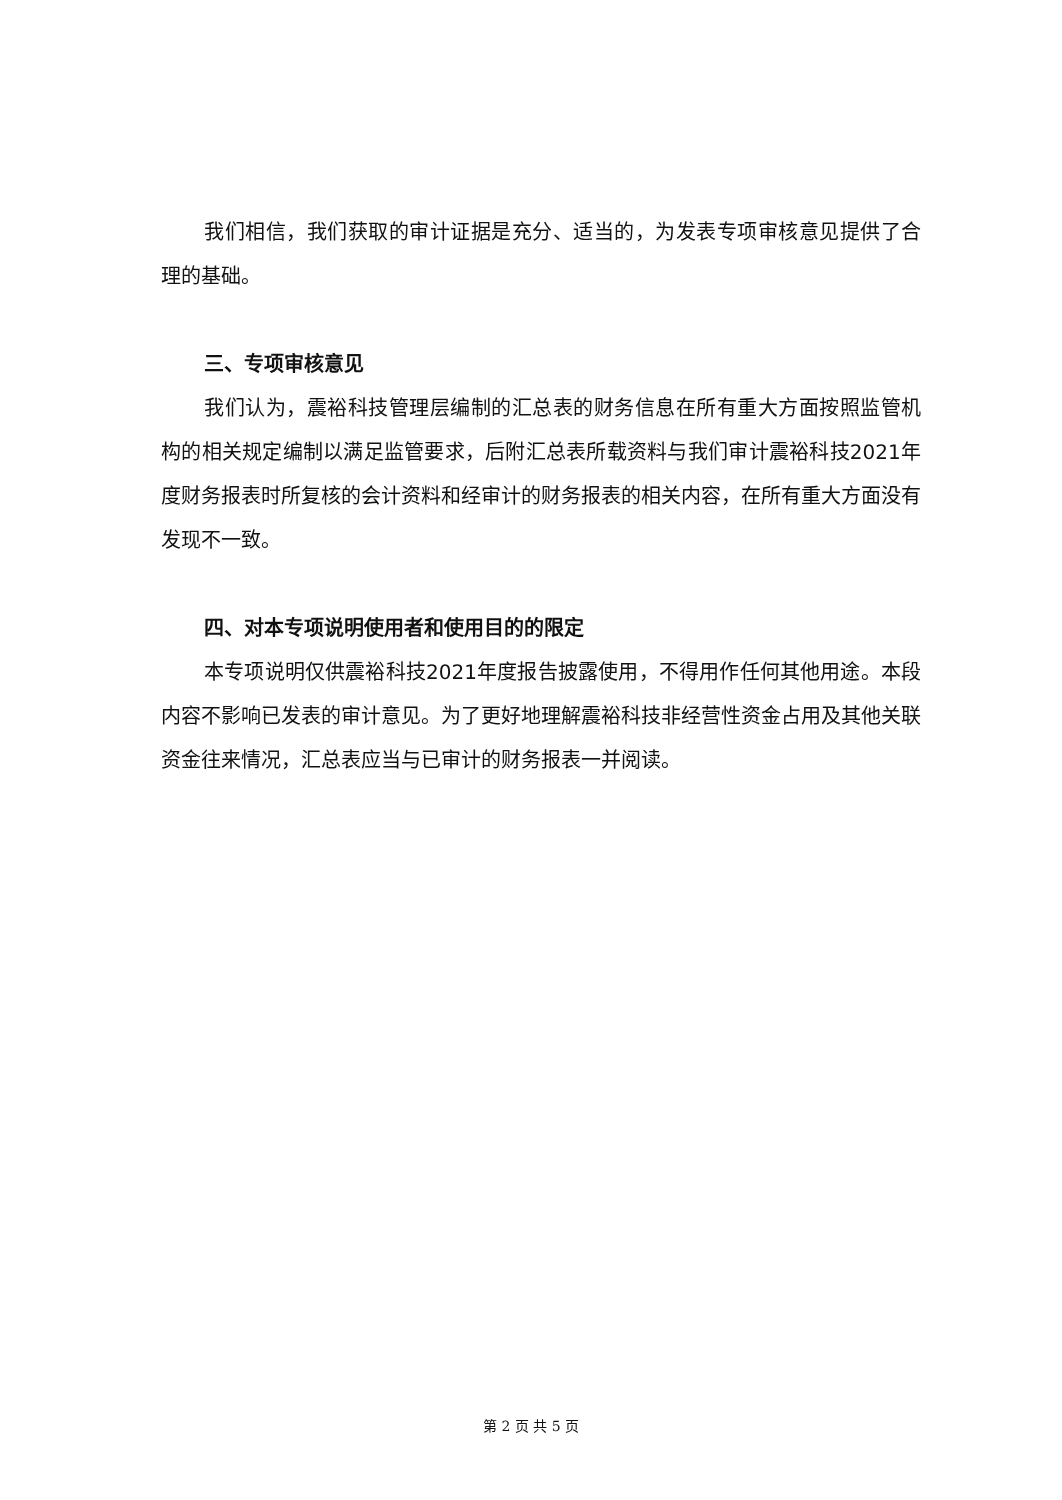我们相信，我们获取的审计证据是充分、适当的，为发表专项审核意见提供了合理的基础。
三、专项审核意见
我们认为，震裕科技管理层编制的汇总表的财务信息在所有重大方面按照监管机构的相关规定编制以满足监管要求，后附汇总表所载资料与我们审计震裕科技2021年度财务报表时所复核的会计资料和经审计的财务报表的相关内容，在所有重大方面没有发现不一致。
四、对本专项说明使用者和使用目的的限定
本专项说明仅供震裕科技2021年度报告披露使用，不得用作任何其他用途。本段内容不影响已发表的审计意见。为了更好地理解震裕科技非经营性资金占用及其他关联资金往来情况，汇总表应当与已审计的财务报表一并阅读。
第 2 页 共 5 页